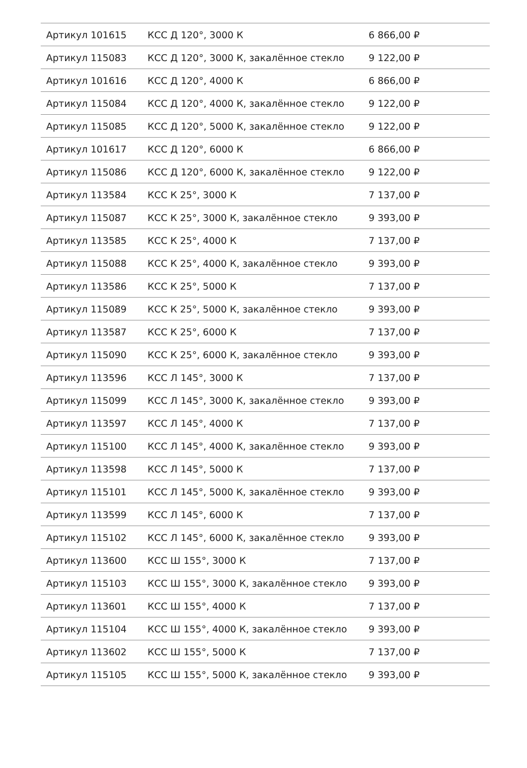| Артикул 101615 | КСС Д 120°, 3000 К | 6 866,00 ₽ |
| Артикул 115083 | КСС Д 120°, 3000 К, закалённое стекло | 9 122,00 ₽ |
| Артикул 101616 | КСС Д 120°, 4000 К | 6 866,00 ₽ |
| Артикул 115084 | КСС Д 120°, 4000 К, закалённое стекло | 9 122,00 ₽ |
| Артикул 115085 | КСС Д 120°, 5000 К, закалённое стекло | 9 122,00 ₽ |
| Артикул 101617 | КСС Д 120°, 6000 К | 6 866,00 ₽ |
| Артикул 115086 | КСС Д 120°, 6000 К, закалённое стекло | 9 122,00 ₽ |
| Артикул 113584 | КСС К 25°, 3000 К | 7 137,00 ₽ |
| Артикул 115087 | КСС К 25°, 3000 К, закалённое стекло | 9 393,00 ₽ |
| Артикул 113585 | КСС К 25°, 4000 К | 7 137,00 ₽ |
| Артикул 115088 | КСС К 25°, 4000 К, закалённое стекло | 9 393,00 ₽ |
| Артикул 113586 | КСС К 25°, 5000 К | 7 137,00 ₽ |
| Артикул 115089 | КСС К 25°, 5000 К, закалённое стекло | 9 393,00 ₽ |
| Артикул 113587 | КСС К 25°, 6000 К | 7 137,00 ₽ |
| Артикул 115090 | КСС К 25°, 6000 К, закалённое стекло | 9 393,00 ₽ |
| Артикул 113596 | КСС Л 145°, 3000 К | 7 137,00 ₽ |
| Артикул 115099 | КСС Л 145°, 3000 К, закалённое стекло | 9 393,00 ₽ |
| Артикул 113597 | КСС Л 145°, 4000 К | 7 137,00 ₽ |
| Артикул 115100 | КСС Л 145°, 4000 К, закалённое стекло | 9 393,00 ₽ |
| Артикул 113598 | КСС Л 145°, 5000 К | 7 137,00 ₽ |
| Артикул 115101 | КСС Л 145°, 5000 К, закалённое стекло | 9 393,00 ₽ |
| Артикул 113599 | КСС Л 145°, 6000 К | 7 137,00 ₽ |
| Артикул 115102 | КСС Л 145°, 6000 К, закалённое стекло | 9 393,00 ₽ |
| Артикул 113600 | КСС Ш 155°, 3000 К | 7 137,00 ₽ |
| Артикул 115103 | КСС Ш 155°, 3000 К, закалённое стекло | 9 393,00 ₽ |
| Артикул 113601 | КСС Ш 155°, 4000 К | 7 137,00 ₽ |
| Артикул 115104 | КСС Ш 155°, 4000 К, закалённое стекло | 9 393,00 ₽ |
| Артикул 113602 | КСС Ш 155°, 5000 К | 7 137,00 ₽ |
| Артикул 115105 | КСС Ш 155°, 5000 К, закалённое стекло | 9 393,00 ₽ |